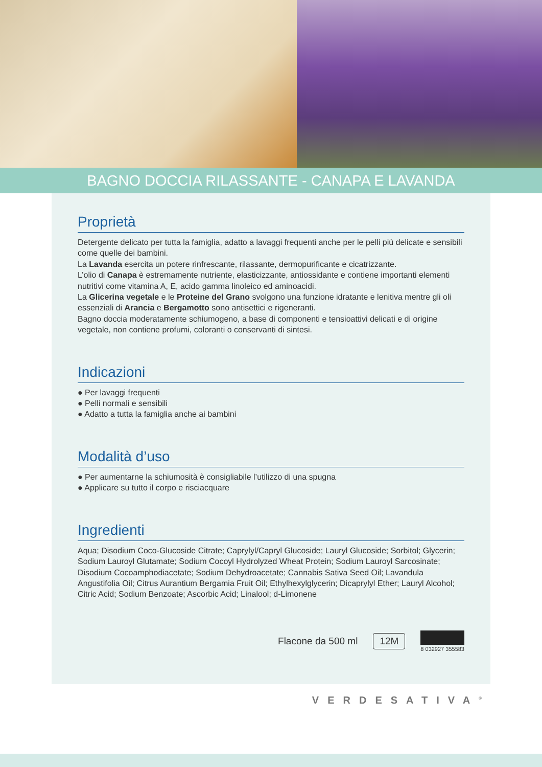BAGNO DOCCIA RILASSANTE - CANAPA E LAVANDA
Proprietà
Detergente delicato per tutta la famiglia, adatto a lavaggi frequenti anche per le pelli più delicate e sensibili come quelle dei bambini.
La Lavanda esercita un potere rinfrescante, rilassante, dermopurificante e cicatrizzante.
L’olio di Canapa è estremamente nutriente, elasticizzante, antiossidante e contiene importanti elementi nutritivi come vitamina A, E, acido gamma linoleico ed aminoacidi.
La Glicerina vegetale e le Proteine del Grano svolgono una funzione idratante e lenitiva mentre gli oli essenziali di Arancia e Bergamotto sono antisettici e rigeneranti.
Bagno doccia moderatamente schiumogeno, a base di componenti e tensioattivi delicati e di origine vegetale, non contiene profumi, coloranti o conservanti di sintesi.
Indicazioni
● Per lavaggi frequenti
● Pelli normali e sensibili
● Adatto a tutta la famiglia anche ai bambini
Modalità d’uso
● Per aumentarne la schiumosità è consigliabile l’utilizzo di una spugna
● Applicare su tutto il corpo e risciacquare
Ingredienti
Aqua; Disodium Coco-Glucoside Citrate; Caprylyl/Capryl Glucoside; Lauryl Glucoside; Sorbitol; Glycerin; Sodium Lauroyl Glutamate; Sodium Cocoyl Hydrolyzed Wheat Protein; Sodium Lauroyl Sarcosinate; Disodium Cocoamphodiacetate; Sodium Dehydroacetate; Cannabis Sativa Seed Oil; Lavandula Angustifolia Oil; Citrus Aurantium Bergamia Fruit Oil; Ethylhexylglycerin; Dicaprylyl Ether; Lauryl Alcohol; Citric Acid; Sodium Benzoate; Ascorbic Acid; Linalool; d-Limonene
Flacone da 500 ml 12M 8 032927 355583
VERDESATIVA<sup>®</sup>